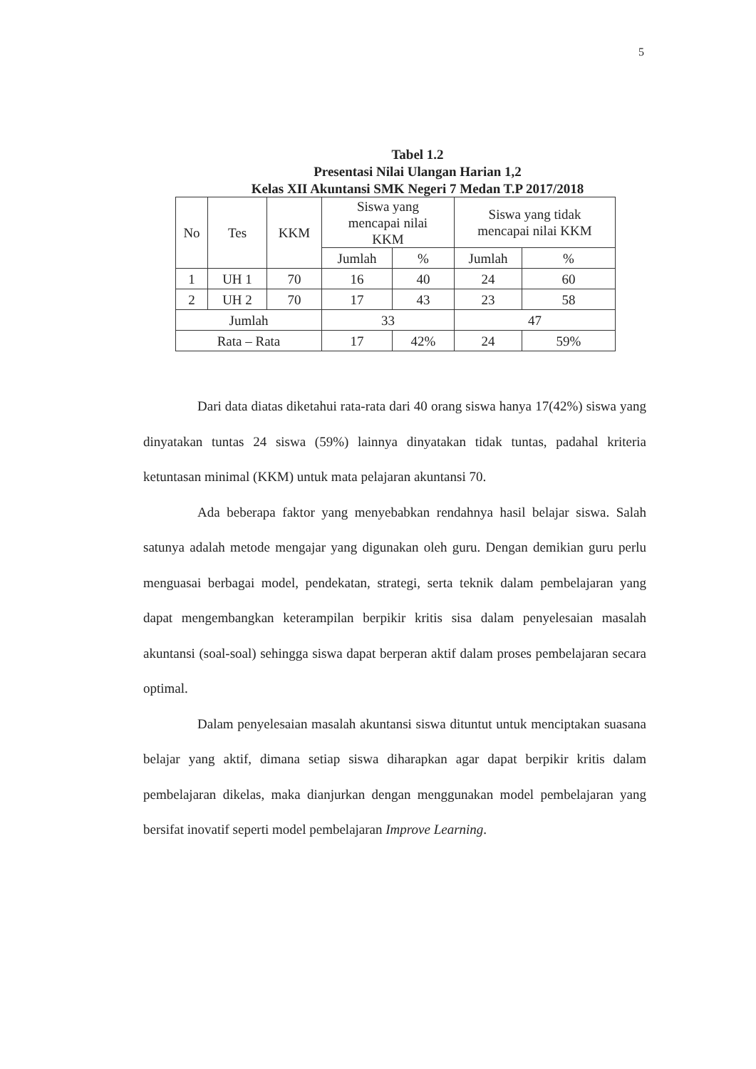5
Tabel 1.2
Presentasi Nilai Ulangan Harian 1,2
Kelas XII Akuntansi SMK Negeri 7 Medan T.P 2017/2018
| No | Tes | KKM | Siswa yang mencapai nilai KKM | | Siswa yang tidak mencapai nilai KKM | |
| | | | Jumlah | % | Jumlah | % |
| 1 | UH 1 | 70 | 16 | 40 | 24 | 60 |
| 2 | UH 2 | 70 | 17 | 43 | 23 | 58 |
| Jumlah | | | 33 | | 47 | |
| Rata – Rata | | | 17 | 42% | 24 | 59% |
Dari data diatas diketahui rata-rata dari 40 orang siswa hanya 17(42%) siswa yang dinyatakan tuntas 24 siswa (59%) lainnya dinyatakan tidak tuntas, padahal kriteria ketuntasan minimal (KKM) untuk mata pelajaran akuntansi 70.
Ada beberapa faktor yang menyebabkan rendahnya hasil belajar siswa. Salah satunya adalah metode mengajar yang digunakan oleh guru. Dengan demikian guru perlu menguasai berbagai model, pendekatan, strategi, serta teknik dalam pembelajaran yang dapat mengembangkan keterampilan berpikir kritis sisa dalam penyelesaian masalah akuntansi (soal-soal) sehingga siswa dapat berperan aktif dalam proses pembelajaran secara optimal.
Dalam penyelesaian masalah akuntansi siswa dituntut untuk menciptakan suasana belajar yang aktif, dimana setiap siswa diharapkan agar dapat berpikir kritis dalam pembelajaran dikelas, maka dianjurkan dengan menggunakan model pembelajaran yang bersifat inovatif seperti model pembelajaran Improve Learning.